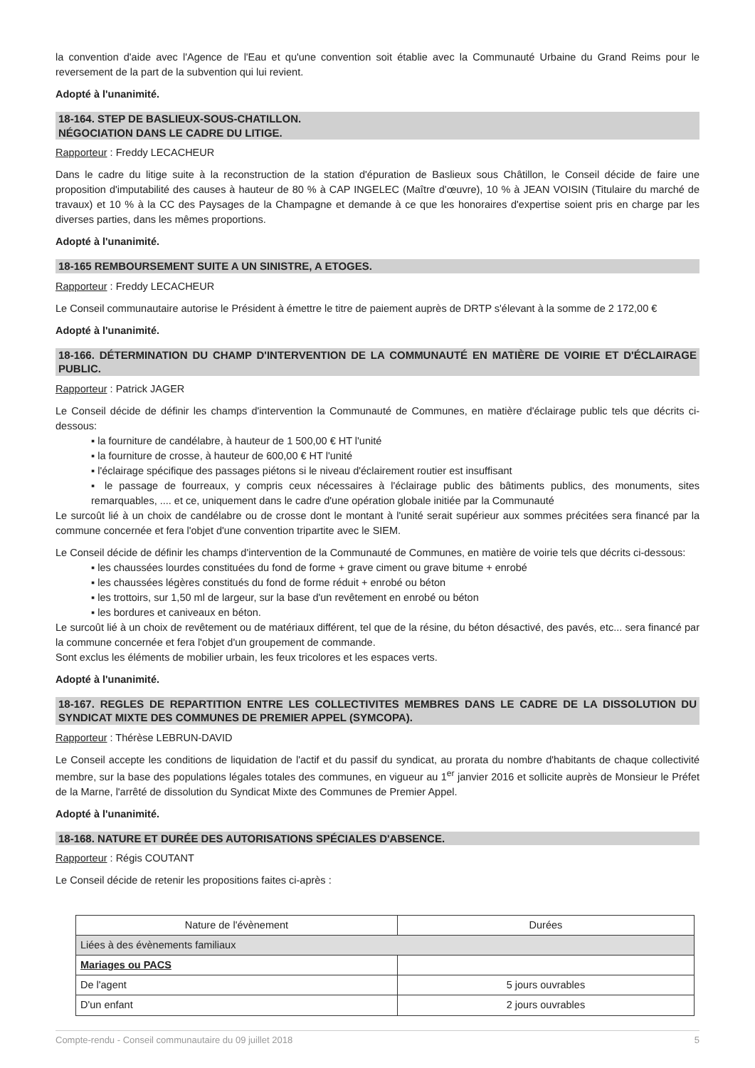la convention d'aide avec l'Agence de l'Eau et qu'une convention soit établie avec la Communauté Urbaine du Grand Reims pour le reversement de la part de la subvention qui lui revient.
Adopté à l'unanimité.
18-164. STEP DE BASLIEUX-SOUS-CHATILLON.
NÉGOCIATION DANS LE CADRE DU LITIGE.
Rapporteur : Freddy LECACHEUR
Dans le cadre du litige suite à la reconstruction de la station d'épuration de Baslieux sous Châtillon, le Conseil décide de faire une proposition d'imputabilité des causes à hauteur de 80 % à CAP INGELEC (Maître d'œuvre), 10 % à JEAN VOISIN (Titulaire du marché de travaux) et 10 % à la CC des Paysages de la Champagne et demande à ce que les honoraires d'expertise soient pris en charge par les diverses parties, dans les mêmes proportions.
Adopté à l'unanimité.
18-165 REMBOURSEMENT SUITE A UN SINISTRE, A ETOGES.
Rapporteur : Freddy LECACHEUR
Le Conseil communautaire autorise le Président à émettre le titre de paiement auprès de DRTP s'élevant à la somme de 2 172,00 €
Adopté à l'unanimité.
18-166. DÉTERMINATION DU CHAMP D'INTERVENTION DE LA COMMUNAUTÉ EN MATIÈRE DE VOIRIE ET D'ÉCLAIRAGE PUBLIC.
Rapporteur : Patrick JAGER
Le Conseil décide de définir les champs d'intervention la Communauté de Communes, en matière d'éclairage public tels que décrits ci-dessous:
▪ la fourniture de candélabre, à hauteur de 1 500,00 € HT l'unité
▪ la fourniture de crosse, à hauteur de 600,00 € HT l'unité
▪ l'éclairage spécifique des passages piétons si le niveau d'éclairement routier est insuffisant
▪ le passage de fourreaux, y compris ceux nécessaires à l'éclairage public des bâtiments publics, des monuments, sites remarquables, .... et ce, uniquement dans le cadre d'une opération globale initiée par la Communauté
Le surcoût lié à un choix de candélabre ou de crosse dont le montant à l'unité serait supérieur aux sommes précitées sera financé par la commune concernée et fera l'objet d'une convention tripartite avec le SIEM.
Le Conseil décide de définir les champs d'intervention de la Communauté de Communes, en matière de voirie tels que décrits ci-dessous:
▪ les chaussées lourdes constituées du fond de forme + grave ciment ou grave bitume + enrobé
▪ les chaussées légères constitués du fond de forme réduit + enrobé ou béton
▪ les trottoirs, sur 1,50 ml de largeur, sur la base d'un revêtement en enrobé ou béton
▪ les bordures et caniveaux en béton.
Le surcoût lié à un choix de revêtement ou de matériaux différent, tel que de la résine, du béton désactivé, des pavés, etc... sera financé par la commune concernée et fera l'objet d'un groupement de commande.
Sont exclus les éléments de mobilier urbain, les feux tricolores et les espaces verts.
Adopté à l'unanimité.
18-167. REGLES DE REPARTITION ENTRE LES COLLECTIVITES MEMBRES DANS LE CADRE DE LA DISSOLUTION DU SYNDICAT MIXTE DES COMMUNES DE PREMIER APPEL (SYMCOPA).
Rapporteur : Thérèse LEBRUN-DAVID
Le Conseil accepte les conditions de liquidation de l'actif et du passif du syndicat, au prorata du nombre d'habitants de chaque collectivité membre, sur la base des populations légales totales des communes, en vigueur au 1<sup>er</sup> janvier 2016 et sollicite auprès de Monsieur le Préfet de la Marne, l'arrêté de dissolution du Syndicat Mixte des Communes de Premier Appel.
Adopté à l'unanimité.
18-168. NATURE ET DURÉE DES AUTORISATIONS SPÉCIALES D'ABSENCE.
Rapporteur : Régis COUTANT
Le Conseil décide de retenir les propositions faites ci-après :
| Nature de l'évènement | Durées |
| --- | --- |
| Liées à des évènements familiaux | |
| Mariages ou PACS | |
| De l'agent | 5 jours ouvrables |
| D'un enfant | 2 jours ouvrables |
Compte-rendu - Conseil communautaire du 09 juillet 2018 5